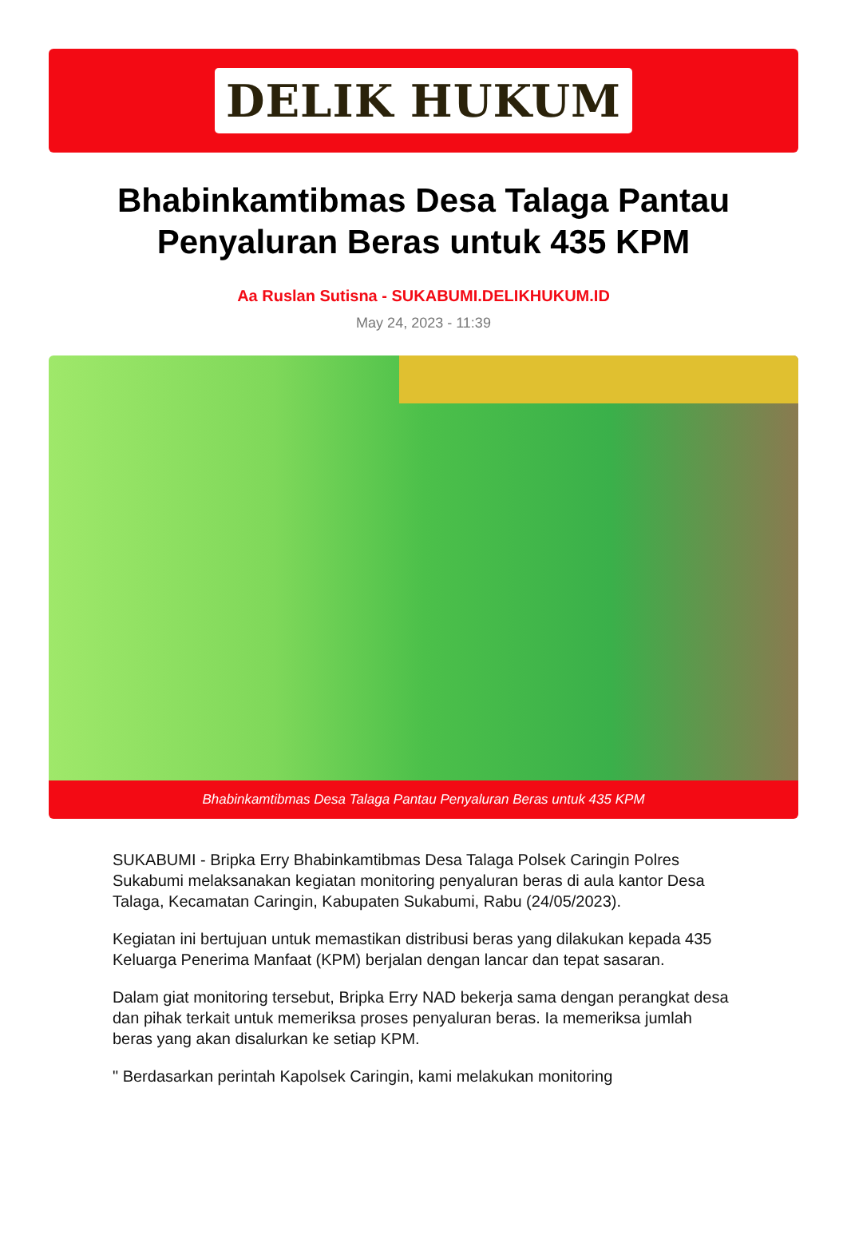DELIK HUKUM
Bhabinkamtibmas Desa Talaga Pantau Penyaluran Beras untuk 435 KPM
Aa Ruslan Sutisna - SUKABUMI.DELIKHUKUM.ID
May 24, 2023 - 11:39
Bhabinkamtibmas Desa Talaga Pantau Penyaluran Beras untuk 435 KPM
SUKABUMI - Bripka Erry Bhabinkamtibmas Desa Talaga Polsek Caringin Polres Sukabumi melaksanakan kegiatan monitoring penyaluran beras di aula kantor Desa Talaga, Kecamatan Caringin, Kabupaten Sukabumi, Rabu (24/05/2023).
Kegiatan ini bertujuan untuk memastikan distribusi beras yang dilakukan kepada 435 Keluarga Penerima Manfaat (KPM) berjalan dengan lancar dan tepat sasaran.
Dalam giat monitoring tersebut, Bripka Erry NAD bekerja sama dengan perangkat desa dan pihak terkait untuk memeriksa proses penyaluran beras. Ia memeriksa jumlah beras yang akan disalurkan ke setiap KPM.
" Berdasarkan perintah Kapolsek Caringin, kami melakukan monitoring